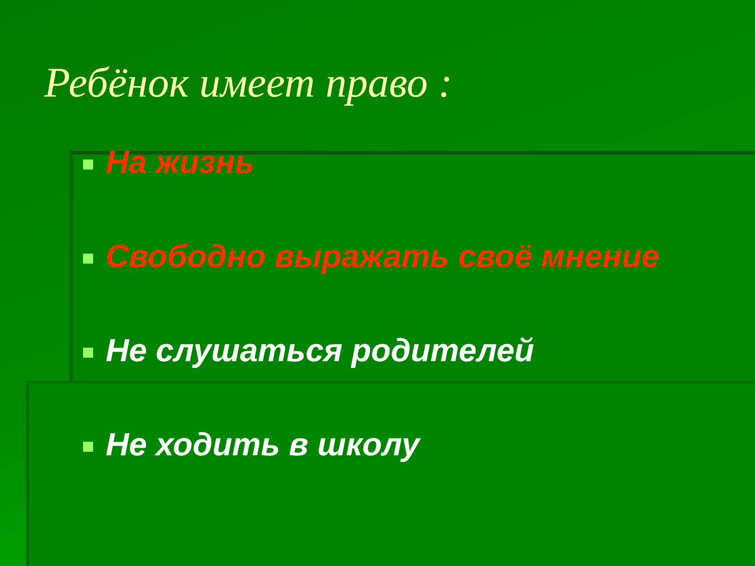Ребёнок имеет право :
На жизнь
Свободно выражать своё мнение
Не слушаться родителей
Не ходить в школу